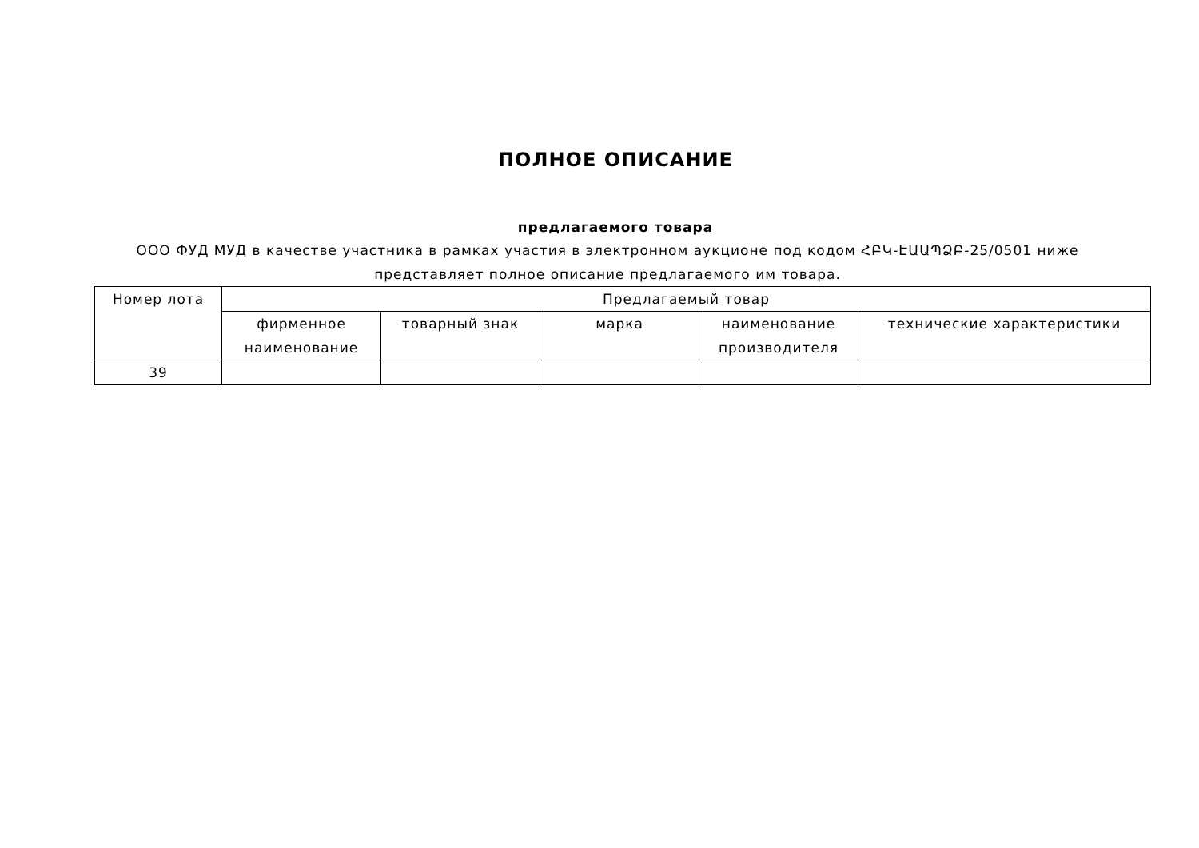ПОЛНОЕ ОПИСАНИЕ
предлагаемого товара
ООО ФУД МУД в качестве участника в рамках участия в электронном аукционе под кодом ՀԲԿ-ԷԱԱՊՁԲ-25/0501 ниже представляет полное описание предлагаемого им товара.
| Номер лота | Предлагаемый товар | | | | |
| --- | --- | --- | --- | --- | --- |
| | фирменное наименование | товарный знак | марка | наименование производителя | технические характеристики |
| 39 | | | | | |